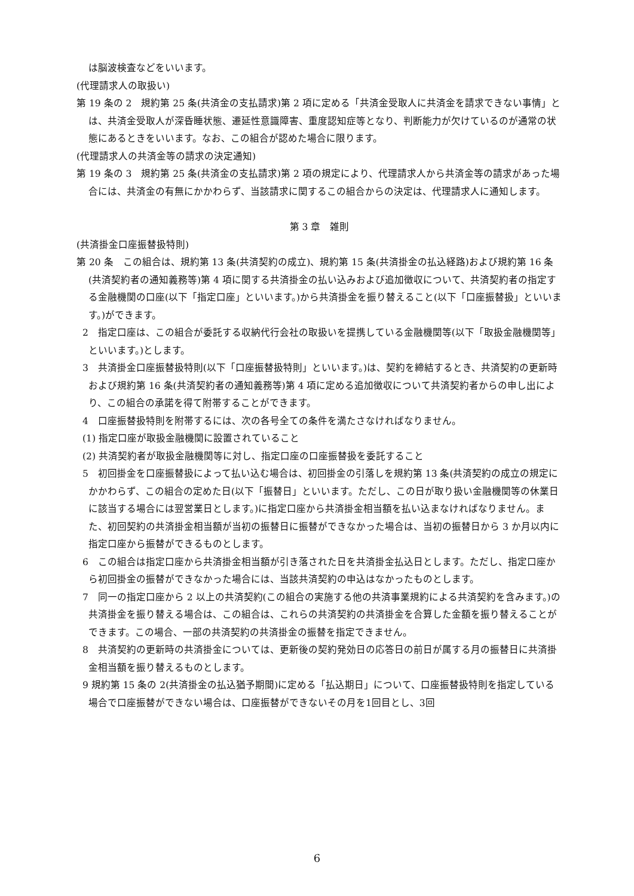は脳波検査などをいいます。
(代理請求人の取扱い)
第 19 条の 2　規約第 25 条(共済金の支払請求)第 2 項に定める「共済金受取人に共済金を請求できない事情」とは、共済金受取人が深昏睡状態、遷延性意識障害、重度認知症等となり、判断能力が欠けているのが通常の状態にあるときをいいます。なお、この組合が認めた場合に限ります。
(代理請求人の共済金等の請求の決定通知)
第 19 条の 3　規約第 25 条(共済金の支払請求)第 2 項の規定により、代理請求人から共済金等の請求があった場合には、共済金の有無にかかわらず、当該請求に関するこの組合からの決定は、代理請求人に通知します。
第 3 章　雑則
(共済掛金口座振替扱特則)
第 20 条　この組合は、規約第 13 条(共済契約の成立)、規約第 15 条(共済掛金の払込経路)および規約第 16 条(共済契約者の通知義務等)第 4 項に関する共済掛金の払い込みおよび追加徴収について、共済契約者の指定する金融機関の口座(以下「指定口座」といいます。)から共済掛金を振り替えること(以下「口座振替扱」といいます。)ができます。
2　指定口座は、この組合が委託する収納代行会社の取扱いを提携している金融機関等(以下「取扱金融機関等」といいます。)とします。
3　共済掛金口座振替扱特則(以下「口座振替扱特則」といいます。)は、契約を締結するとき、共済契約の更新時および規約第 16 条(共済契約者の通知義務等)第 4 項に定める追加徴収について共済契約者からの申し出により、この組合の承諾を得て附帯することができます。
4　口座振替扱特則を附帯するには、次の各号全ての条件を満たさなければなりません。
(1) 指定口座が取扱金融機関に設置されていること
(2) 共済契約者が取扱金融機関等に対し、指定口座の口座振替扱を委託すること
5　初回掛金を口座振替扱によって払い込む場合は、初回掛金の引落しを規約第 13 条(共済契約の成立の規定にかかわらず、この組合の定めた日(以下「振替日」といいます。ただし、この日が取り扱い金融機関等の休業日に該当する場合には翌営業日とします。)に指定口座から共済掛金相当額を払い込まなければなりません。また、初回契約の共済掛金相当額が当初の振替日に振替ができなかった場合は、当初の振替日から 3 か月以内に指定口座から振替ができるものとします。
6　この組合は指定口座から共済掛金相当額が引き落された日を共済掛金払込日とします。ただし、指定口座から初回掛金の振替ができなかった場合には、当該共済契約の申込はなかったものとします。
7　同一の指定口座から 2 以上の共済契約(この組合の実施する他の共済事業規約による共済契約を含みます。)の共済掛金を振り替える場合は、この組合は、これらの共済契約の共済掛金を合算した金額を振り替えることができます。この場合、一部の共済契約の共済掛金の振替を指定できません。
8　共済契約の更新時の共済掛金については、更新後の契約発効日の応答日の前日が属する月の振替日に共済掛金相当額を振り替えるものとします。
9 規約第 15 条の 2(共済掛金の払込猶予期間)に定める「払込期日」について、口座振替扱特則を指定している場合で口座振替ができない場合は、口座振替ができないその月を1回目とし、3回
6